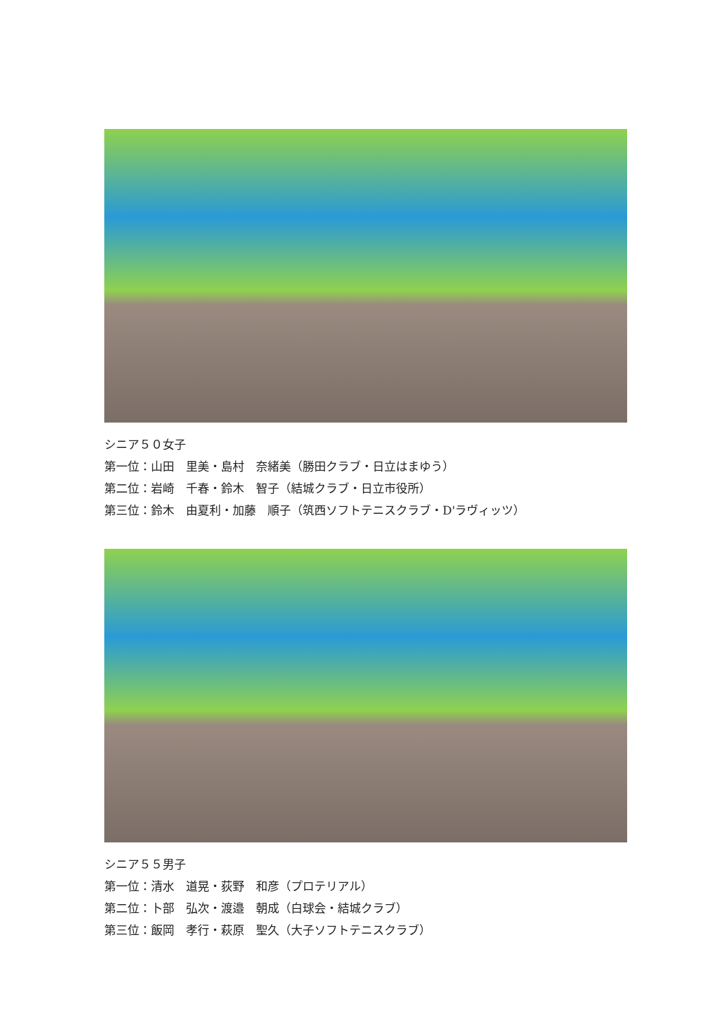シニア５０女子
第一位：山田　里美・島村　奈緒美（勝田クラブ・日立はまゆう）
第二位：岩崎　千春・鈴木　智子（結城クラブ・日立市役所）
第三位：鈴木　由夏利・加藤　順子（筑西ソフトテニスクラブ・D'ラヴィッツ）
シニア５５男子
第一位：清水　道晃・荻野　和彦（プロテリアル）
第二位：卜部　弘次・渡邉　朝成（白球会・結城クラブ）
第三位：飯岡　孝行・萩原　聖久（大子ソフトテニスクラブ）